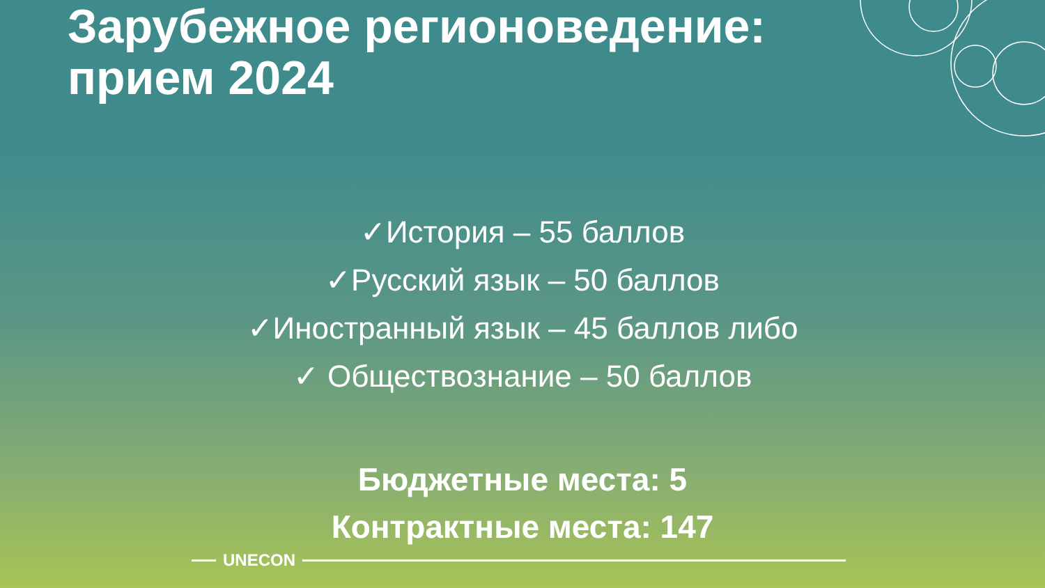Зарубежное регионоведение: прием 2024
✓История – 55 баллов
✓Русский язык – 50 баллов
✓Иностранный язык – 45 баллов либо
✓ Обществознание – 50 баллов
Бюджетные места: 5
Контрактные места: 147
UNECON